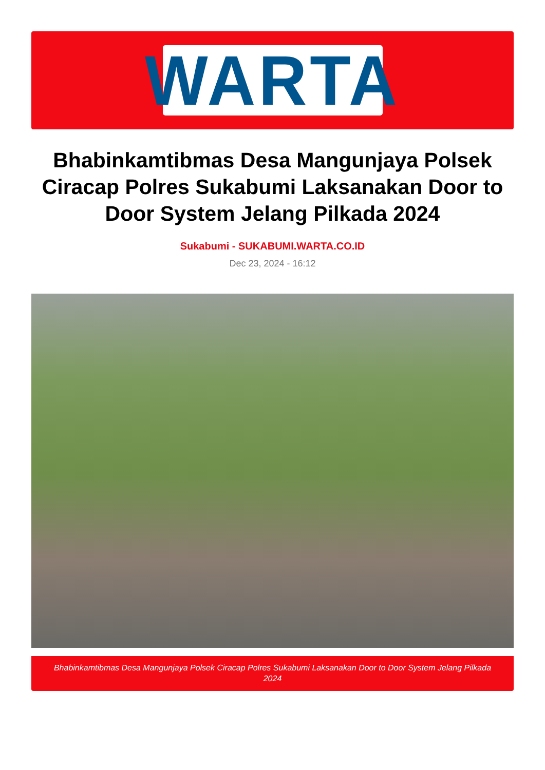WARTA
Bhabinkamtibmas Desa Mangunjaya Polsek Ciracap Polres Sukabumi Laksanakan Door to Door System Jelang Pilkada 2024
Sukabumi - SUKABUMI.WARTA.CO.ID
Dec 23, 2024 - 16:12
Bhabinkamtibmas Desa Mangunjaya Polsek Ciracap Polres Sukabumi Laksanakan Door to Door System Jelang Pilkada 2024